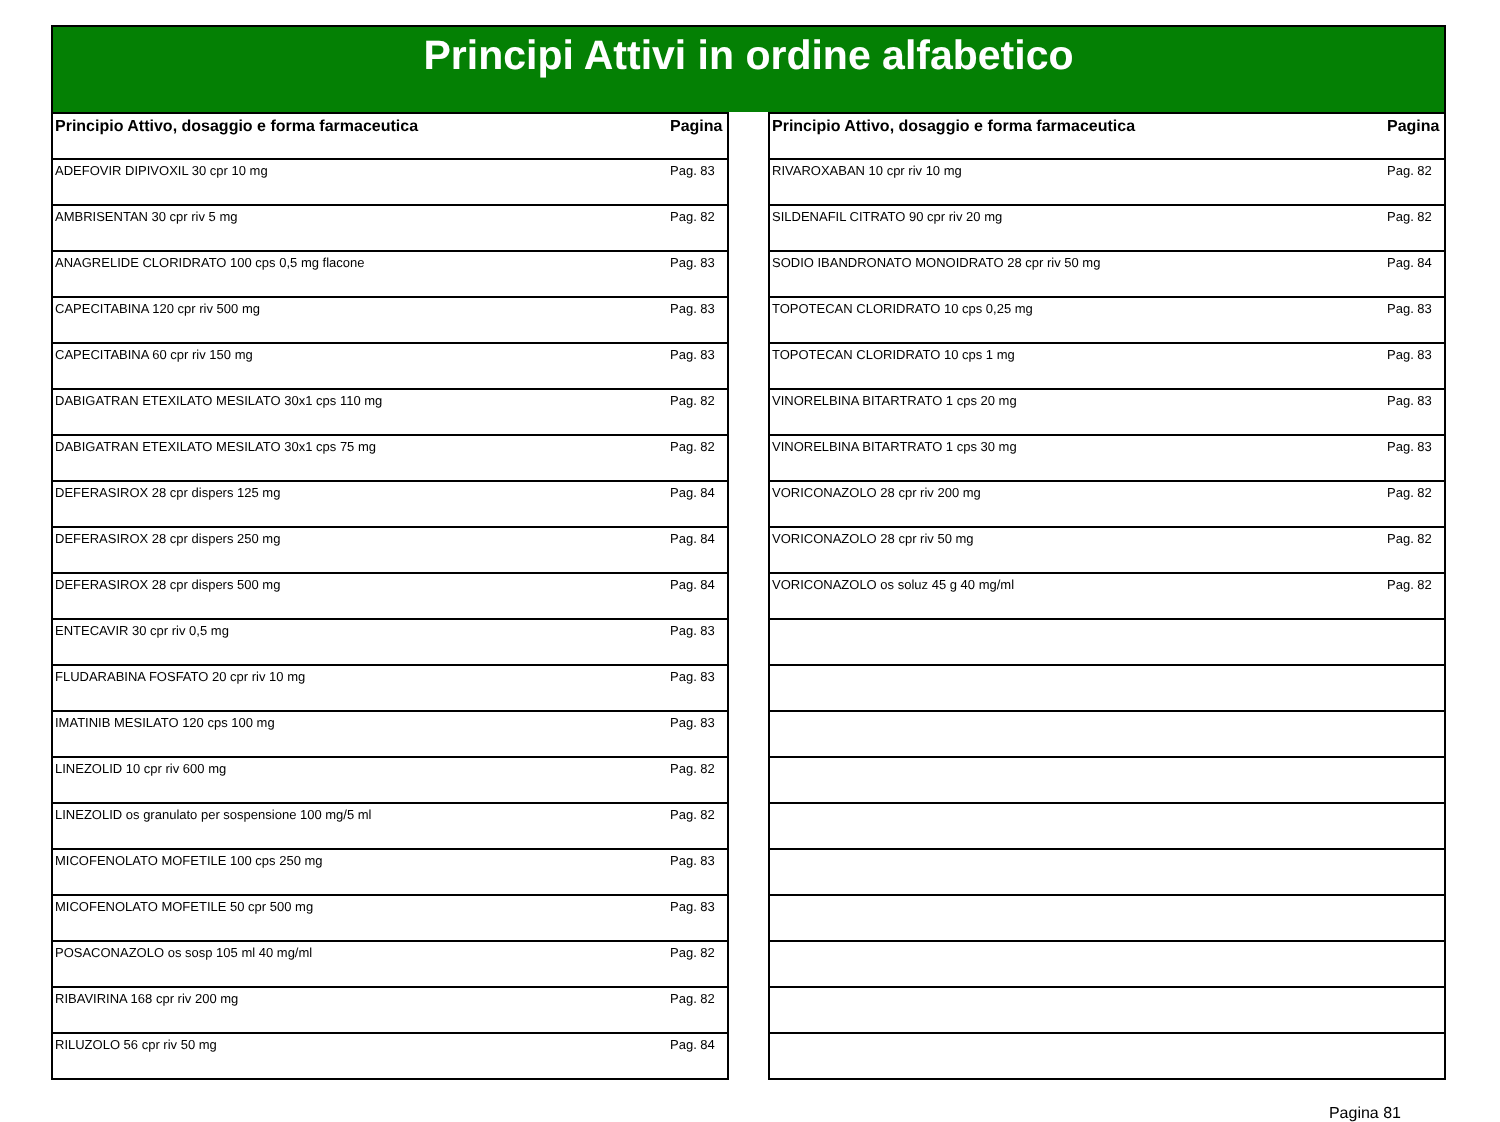Principi Attivi in ordine alfabetico
| Principio Attivo, dosaggio e forma farmaceutica | Pagina |
| --- | --- |
| ADEFOVIR DIPIVOXIL 30 cpr 10 mg | Pag. 83 |
| AMBRISENTAN 30 cpr riv 5 mg | Pag. 82 |
| ANAGRELIDE CLORIDRATO 100 cps 0,5 mg flacone | Pag. 83 |
| CAPECITABINA 120 cpr riv 500 mg | Pag. 83 |
| CAPECITABINA 60 cpr riv 150 mg | Pag. 83 |
| DABIGATRAN ETEXILATO MESILATO 30x1 cps 110 mg | Pag. 82 |
| DABIGATRAN ETEXILATO MESILATO 30x1 cps 75 mg | Pag. 82 |
| DEFERASIROX 28 cpr dispers 125 mg | Pag. 84 |
| DEFERASIROX 28 cpr dispers 250 mg | Pag. 84 |
| DEFERASIROX 28 cpr dispers 500 mg | Pag. 84 |
| ENTECAVIR 30 cpr riv 0,5 mg | Pag. 83 |
| FLUDARABINA FOSFATO 20 cpr riv 10 mg | Pag. 83 |
| IMATINIB MESILATO 120 cps 100 mg | Pag. 83 |
| LINEZOLID 10 cpr riv 600 mg | Pag. 82 |
| LINEZOLID os granulato per sospensione 100 mg/5 ml | Pag. 82 |
| MICOFENOLATO MOFETILE 100 cps 250 mg | Pag. 83 |
| MICOFENOLATO MOFETILE 50 cpr 500 mg | Pag. 83 |
| POSACONAZOLO os sosp 105 ml 40 mg/ml | Pag. 82 |
| RIBAVIRINA 168 cpr riv 200 mg | Pag. 82 |
| RILUZOLO 56 cpr riv 50 mg | Pag. 84 |
| Principio Attivo, dosaggio e forma farmaceutica | Pagina |
| --- | --- |
| RIVAROXABAN 10 cpr riv 10 mg | Pag. 82 |
| SILDENAFIL CITRATO 90 cpr riv 20 mg | Pag. 82 |
| SODIO IBANDRONATO MONOIDRATO 28 cpr riv 50 mg | Pag. 84 |
| TOPOTECAN CLORIDRATO 10 cps 0,25 mg | Pag. 83 |
| TOPOTECAN CLORIDRATO 10 cps 1 mg | Pag. 83 |
| VINORELBINA BITARTRATO 1 cps 20 mg | Pag. 83 |
| VINORELBINA BITARTRATO 1 cps 30 mg | Pag. 83 |
| VORICONAZOLO 28 cpr riv 200 mg | Pag. 82 |
| VORICONAZOLO 28 cpr riv 50 mg | Pag. 82 |
| VORICONAZOLO os soluz 45 g 40 mg/ml | Pag. 82 |
Pagina 81